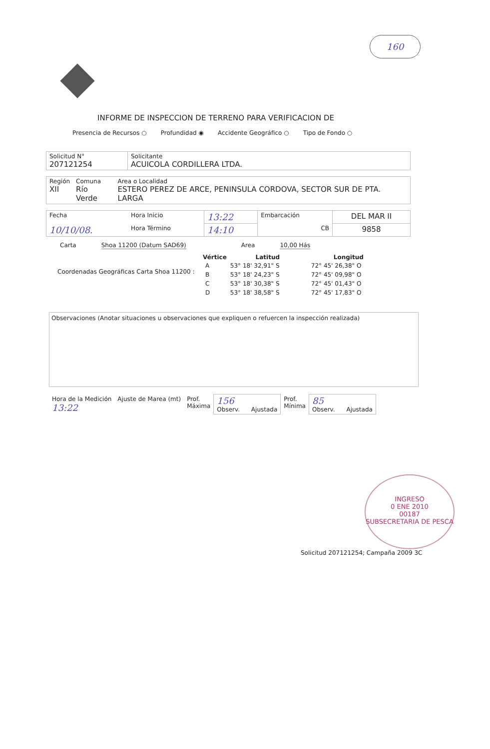160
INFORME DE INSPECCION DE TERRENO PARA VERIFICACION DE
Presencia de Recursos ○ Profundidad ◉ Accidente Geográfico ○ Tipo de Fondo ○
| Solicitud N° 207121254 | Solicitante ACUICOLA CORDILLERA LTDA. |
| Región XII | Comuna Río Verde | Area o Localidad ESTERO PEREZ DE ARCE, PENINSULA CORDOVA, SECTOR SUR DE PTA. LARGA |
| Fecha | Hora Inicio | 13:22 | Embarcación | DEL MAR II |
| 10/10/08. | Hora Término | 14:10 | CB | 9858 |
Carta Shoa 11200 (Datum SAD69) Area 10,00 Hás
Coordenadas Geográficas Carta Shoa 11200 :
| Vértice | Latitud | Longitud |
| --- | --- | --- |
| A | 53° 18' 32,91" S | 72° 45' 26,38" O |
| B | 53° 18' 24,23" S | 72° 45' 09,98" O |
| C | 53° 18' 30,38" S | 72° 45' 01,43" O |
| D | 53° 18' 38,58" S | 72° 45' 17,83" O |
Observaciones (Anotar situaciones u observaciones que expliquen o refuercen la inspección realizada)
| Hora de la Medición 13:22 | Ajuste de Marea (mt) | Prof. Máxima | 156 Observ. Ajustada | Prof. Mínima | 85 Observ. Ajustada |
INGRESO
0 ENE 2010
00187
SUBSECRETARIA DE PESCA
Solicitud 207121254; Campaña 2009 3C